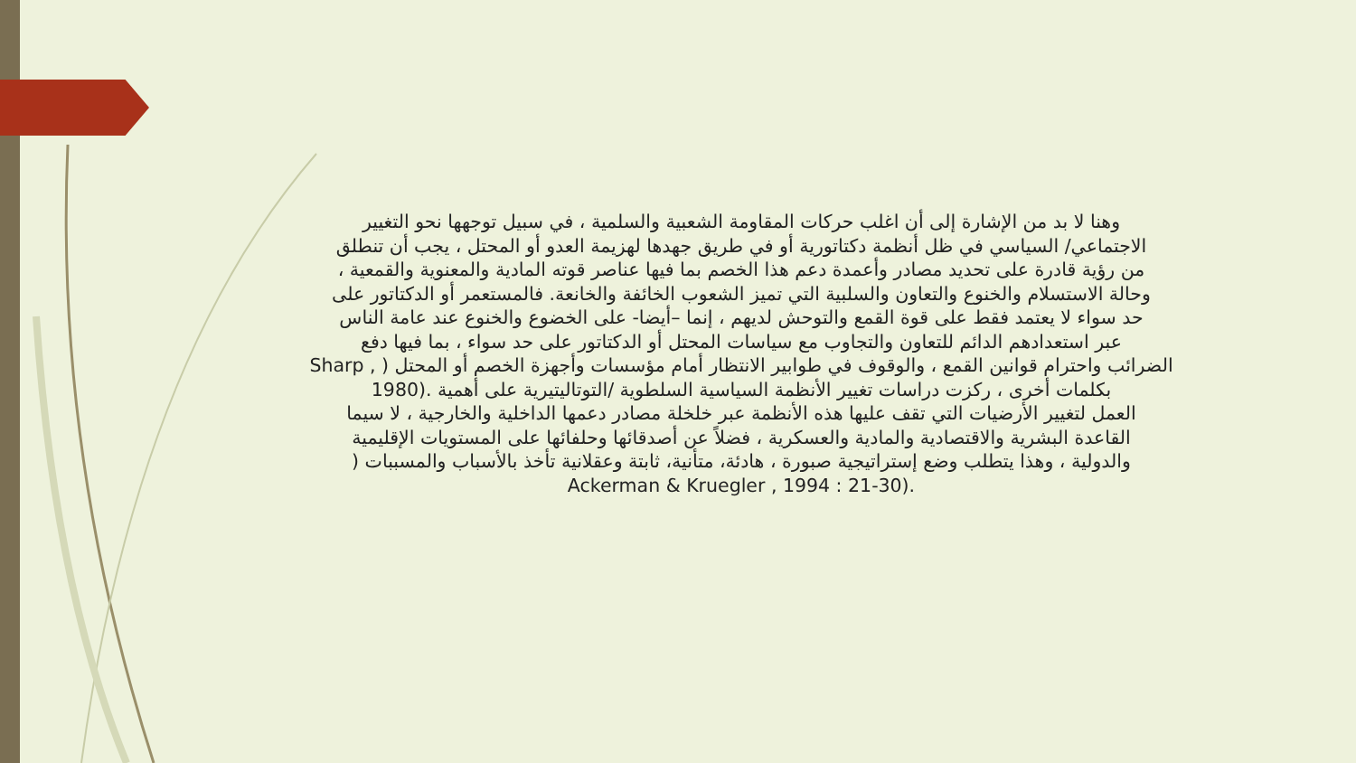وهنا لا بد من الإشارة إلى أن اغلب حركات المقاومة الشعبية والسلمية ، في سبيل توجهها نحو التغيير
الاجتماعي/ السياسي في ظل أنظمة دكتاتورية أو في طريق جهدها لهزيمة العدو أو المحتل ، يجب أن تنطلق
من رؤية قادرة على تحديد مصادر وأعمدة دعم هذا الخصم بما فيها عناصر قوته المادية والمعنوية والقمعية ،
وحالة الاستسلام والخنوع والتعاون والسلبية التي تميز الشعوب الخائفة والخانعة. فالمستعمر أو الدكتاتور على
حد سواء لا يعتمد فقط على قوة القمع والتوحش لديهم ، إنما –أيضا- على الخضوع والخنوع عند عامة الناس
عبر استعدادهم الدائم للتعاون والتجاوب مع سياسات المحتل أو الدكتاتور على حد سواء ، بما فيها دفع
الضرائب واحترام قوانين القمع ، والوقوف في طوابير الانتظار أمام مؤسسات وأجهزة الخصم أو المحتل ( Sharp ,
بكلمات أخرى ، ركزت دراسات تغيير الأنظمة السياسية السلطوية /التوتاليتيرية على أهمية 1980).
العمل لتغيير الأرضيات التي تقف عليها هذه الأنظمة عبر خلخلة مصادر دعمها الداخلية والخارجية ، لا سيما
القاعدة البشرية والاقتصادية والمادية والعسكرية ، فضلاً عن أصدقائها وحلفائها على المستويات الإقليمية
والدولية ، وهذا يتطلب وضع إستراتيجية صبورة ، هادئة، متأنية، ثابتة وعقلانية تأخذ بالأسباب والمسببات (
Ackerman & Kruegler , 1994 : 21-30).